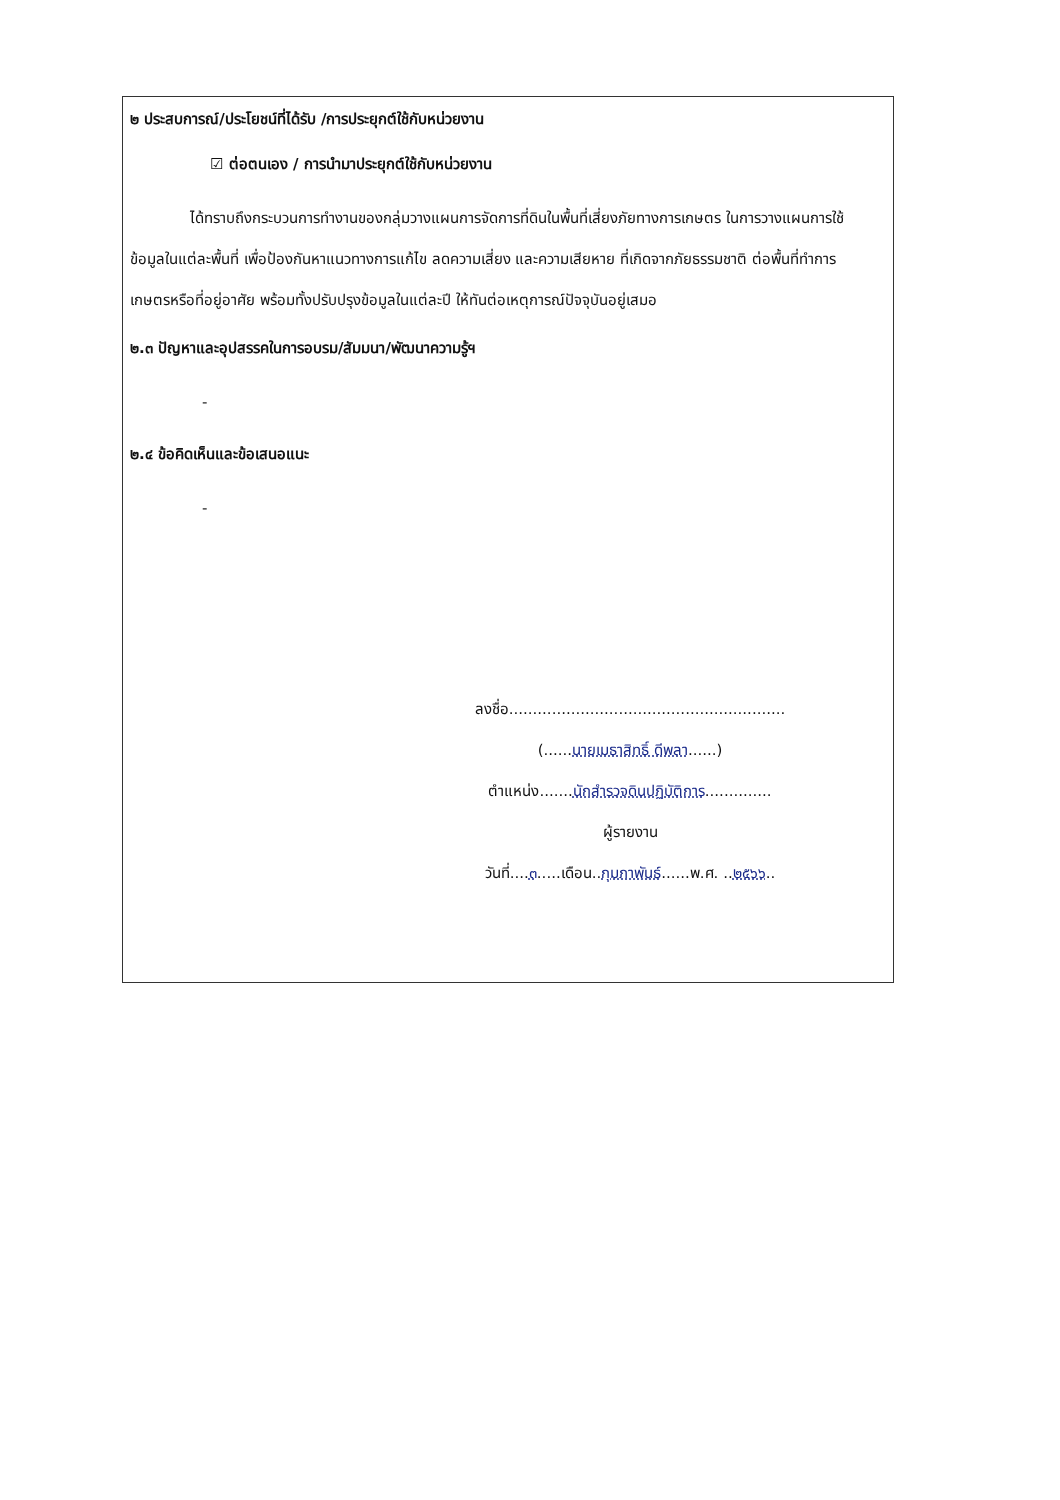๒ ประสบการณ์/ประโยชน์ที่ได้รับ /การประยุกต์ใช้กับหน่วยงาน
☑ ต่อตนเอง / การนำมาประยุกต์ใช้กับหน่วยงาน
ได้ทราบถึงกระบวนการทำงานของกลุ่มวางแผนการจัดการที่ดินในพื้นที่เสี่ยงภัยทางการเกษตร ในการวางแผนการใช้ข้อมูลในแต่ละพื้นที่ เพื่อป้องกันหาแนวทางการแก้ไข ลดความเสี่ยง และความเสียหาย ที่เกิดจากภัยธรรมชาติ ต่อพื้นที่ทำการเกษตรหรือที่อยู่อาศัย พร้อมทั้งปรับปรุงข้อมูลในแต่ละปี ให้ทันต่อเหตุการณ์ปัจจุบันอยู่เสมอ
๒.๓ ปัญหาและอุปสรรคในการอบรม/สัมมนา/พัฒนาความรู้ฯ
-
๒.๔ ข้อคิดเห็นและข้อเสนอแนะ
-
ลงชื่อ..........................................................
(......นายเมธาสิทธิ์ ดีพลา......)
ตำแหน่ง.......นักสำรวจดินปฏิบัติการ..............
ผู้รายงาน
วันที่....๓.....เดือน..กุมภาพันธ์......พ.ศ. ..๒๕๖๖..